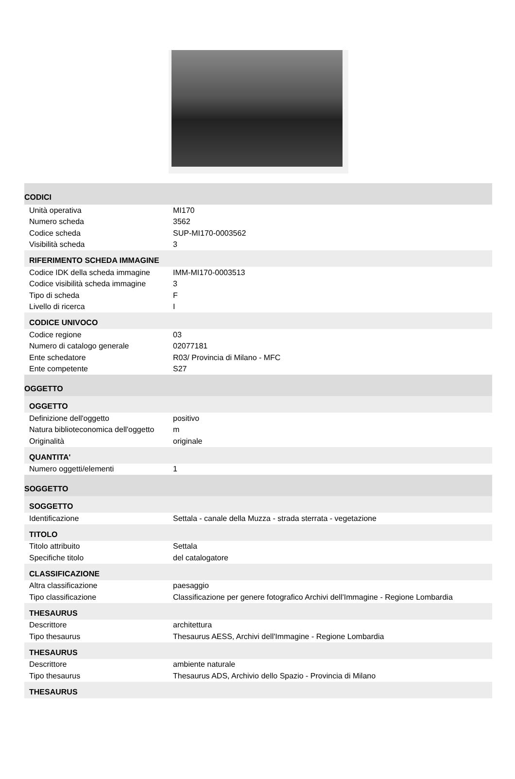| CODICI | |
| Unità operativa | MI170 |
| Numero scheda | 3562 |
| Codice scheda | SUP-MI170-0003562 |
| Visibilità scheda | 3 |
| RIFERIMENTO SCHEDA IMMAGINE | |
| Codice IDK della scheda immagine | IMM-MI170-0003513 |
| Codice visibilità scheda immagine | 3 |
| Tipo di scheda | F |
| Livello di ricerca | I |
| CODICE UNIVOCO | |
| Codice regione | 03 |
| Numero di catalogo generale | 02077181 |
| Ente schedatore | R03/ Provincia di Milano - MFC |
| Ente competente | S27 |
| OGGETTO | |
| OGGETTO | |
| Definizione dell'oggetto | positivo |
| Natura biblioteconomica dell'oggetto | m |
| Originalità | originale |
| QUANTITA' | |
| Numero oggetti/elementi | 1 |
| SOGGETTO | |
| SOGGETTO | |
| Identificazione | Settala - canale della Muzza - strada sterrata - vegetazione |
| TITOLO | |
| Titolo attribuito | Settala |
| Specifiche titolo | del catalogatore |
| CLASSIFICAZIONE | |
| Altra classificazione | paesaggio |
| Tipo classificazione | Classificazione per genere fotografico Archivi dell'Immagine - Regione Lombardia |
| THESAURUS | |
| Descrittore | architettura |
| Tipo thesaurus | Thesaurus AESS, Archivi dell'Immagine - Regione Lombardia |
| THESAURUS | |
| Descrittore | ambiente naturale |
| Tipo thesaurus | Thesaurus ADS, Archivio dello Spazio - Provincia di Milano |
| THESAURUS | |